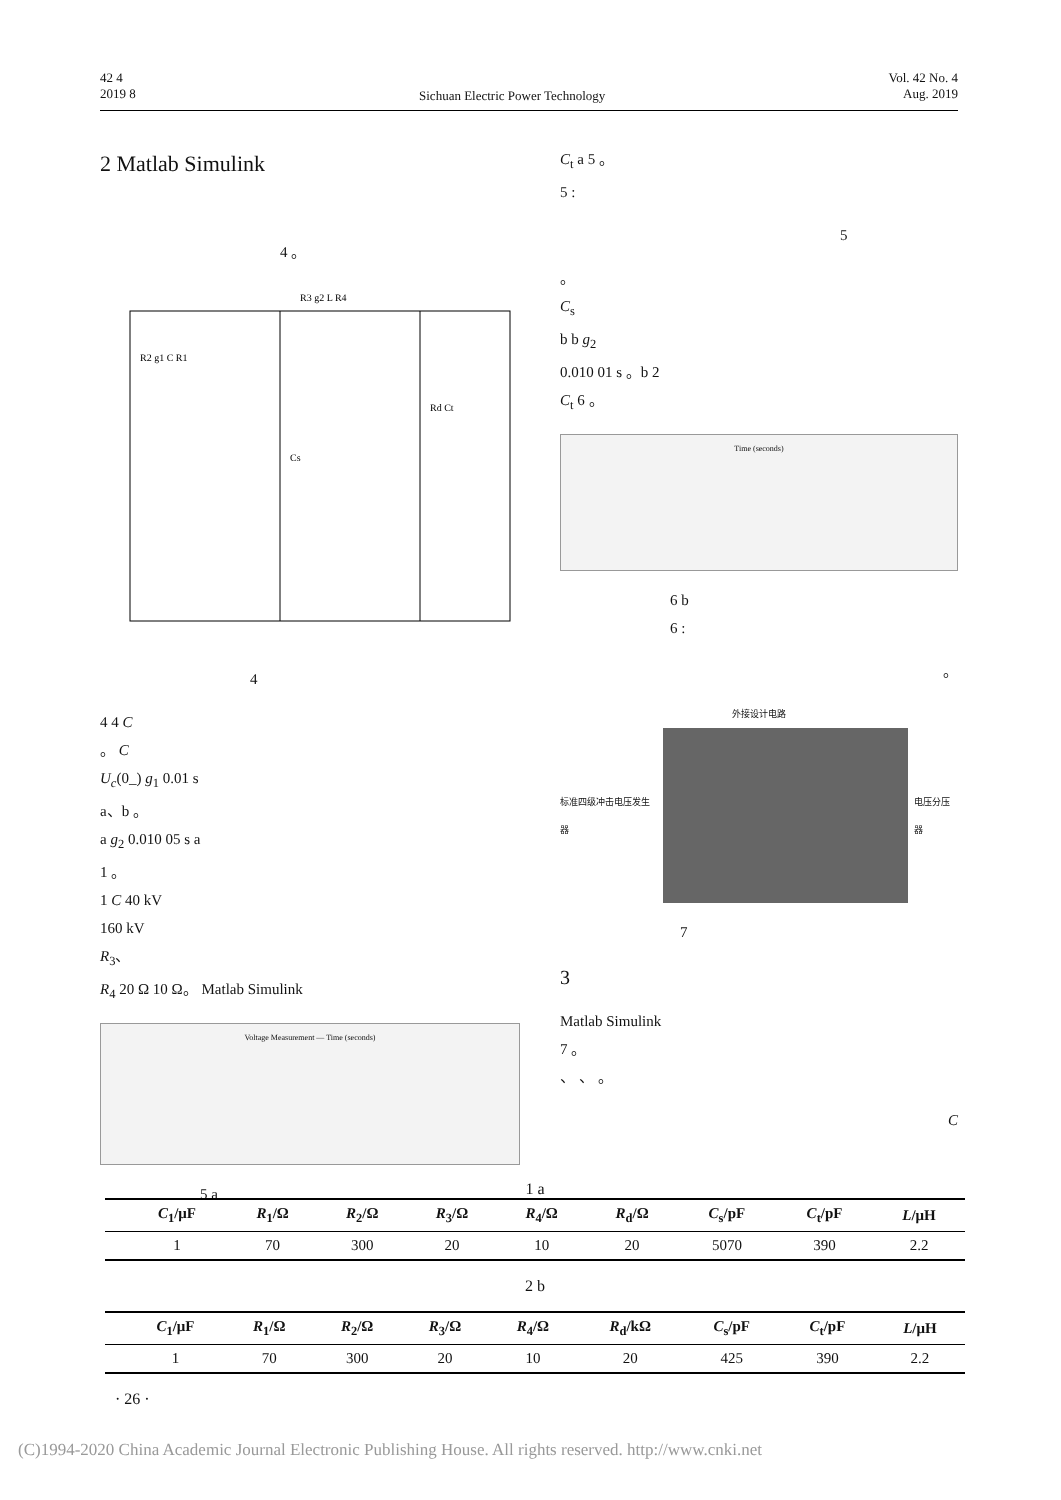42 4
2019 8
Sichuan Electric Power Technology
Vol. 42 No. 4
Aug. 2019
2 Matlab Simulink
4 。
R3 g2 L R4
R2 g1 C R1
Cs
Rd Ct
4
4 4 C
。 C
U<sub>c</sub>(0_) g<sub>1</sub> 0.01 s
a、b 。
a g<sub>2</sub> 0.010 05 s a
1 。
1 C 40 kV
160 kV
R<sub>3</sub>、
R<sub>4</sub> 20 Ω 10 Ω。 Matlab Simulink
Voltage Measurement — Time (seconds)
5 a
C<sub>t</sub> a 5 。
5 :
5
。
C<sub>s</sub>
b b g<sub>2</sub>
0.010 01 s 。b 2
C<sub>t</sub> 6 。
Time (seconds)
6 b
6 :
。
外接设计电路
标准四级冲击电压发生器 电压分压器
7
3
Matlab Simulink
7 。
、 、 。
C
1 a
| | C<sub>1</sub>/μF | R<sub>1</sub>/Ω | R<sub>2</sub>/Ω | R<sub>3</sub>/Ω | R<sub>4</sub>/Ω | R<sub>d</sub>/Ω | C<sub>s</sub>/pF | C<sub>t</sub>/pF | L /μH |
| --- | --- | --- | --- | --- | --- | --- | --- | --- | --- |
| | 1 | 70 | 300 | 20 | 10 | 20 | 5070 | 390 | 2.2 |
2 b
| | C<sub>1</sub>/μF | R<sub>1</sub>/Ω | R<sub>2</sub>/Ω | R<sub>3</sub>/Ω | R<sub>4</sub>/Ω | R<sub>d</sub>/kΩ | C<sub>s</sub>/pF | C<sub>t</sub>/pF | L /μH |
| --- | --- | --- | --- | --- | --- | --- | --- | --- | --- |
| | 1 | 70 | 300 | 20 | 10 | 20 | 425 | 390 | 2.2 |
· 26 ·
(C)1994-2020 China Academic Journal Electronic Publishing House. All rights reserved. http://www.cnki.net